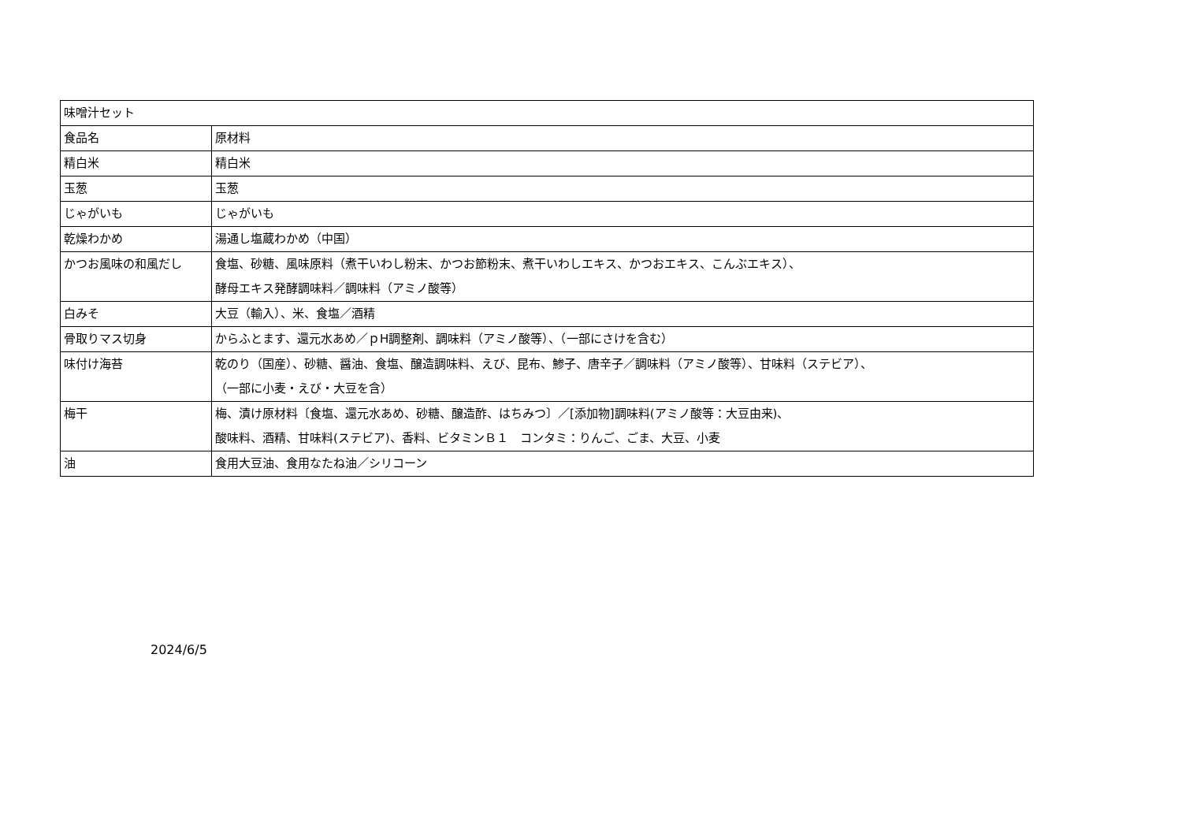| 味噌汁セット | |
| 食品名 | 原材料 |
| 精白米 | 精白米 |
| 玉葱 | 玉葱 |
| じゃがいも | じゃがいも |
| 乾燥わかめ | 湯通し塩蔵わかめ（中国） |
| かつお風味の和風だし | 食塩、砂糖、風味原料（煮干いわし粉末、かつお節粉末、煮干いわしエキス、かつおエキス、こんぶエキス）、 酵母エキス発酵調味料／調味料（アミノ酸等） |
| 白みそ | 大豆（輸入）、米、食塩／酒精 |
| 骨取りマス切身 | からふとます、還元水あめ／ｐH調整剤、調味料（アミノ酸等）、（一部にさけを含む） |
| 味付け海苔 | 乾のり（国産）、砂糖、醤油、食塩、醸造調味料、えび、昆布、鯵子、唐辛子／調味料（アミノ酸等）、甘味料（ステビア）、 （一部に小麦・えび・大豆を含） |
| 梅干 | 梅、漬け原材料〔食塩、還元水あめ、砂糖、醸造酢、はちみつ〕／[添加物]調味料(アミノ酸等：大豆由来)、 酸味料、酒精、甘味料(ステビア)、香料、ビタミンＢ１ コンタミ：りんご、ごま、大豆、小麦 |
| 油 | 食用大豆油、食用なたね油／シリコーン |
2024/6/5